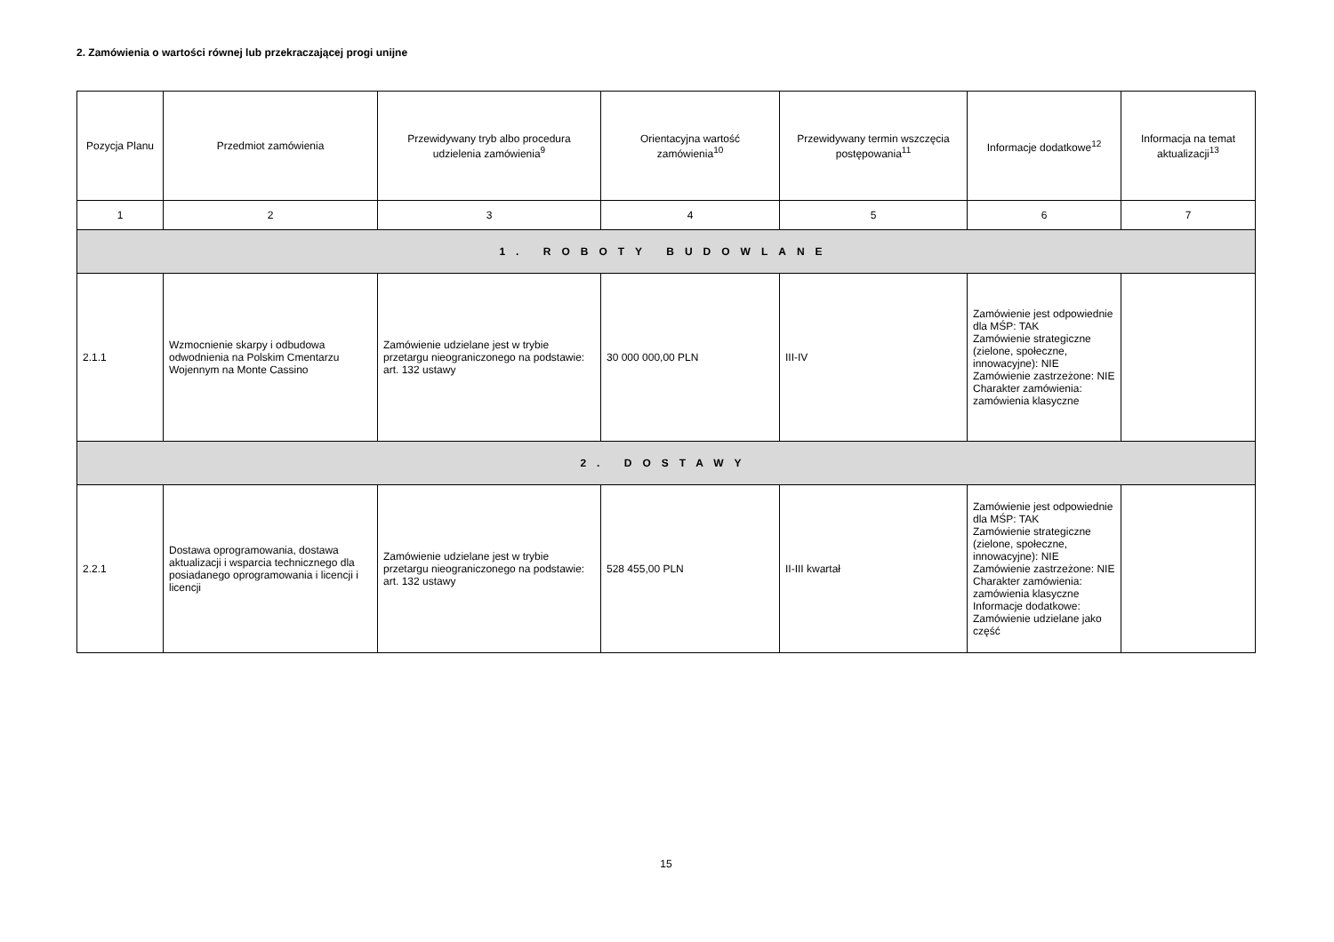2. Zamówienia o wartości równej lub przekraczającej progi unijne
| Pozycja Planu | Przedmiot zamówienia | Przewidywany tryb albo procedura udzielenia zamówienia<sup>9</sup> | Orientacyjna wartość zamówienia<sup>10</sup> | Przewidywany termin wszczęcia postępowania<sup>11</sup> | Informacje dodatkowe<sup>12</sup> | Informacja na temat aktualizacji<sup>13</sup> |
| --- | --- | --- | --- | --- | --- | --- |
| 1 | 2 | 3 | 4 | 5 | 6 | 7 |
| 1. ROBOTY BUDOWLANE | | | | | | |
| 2.1.1 | Wzmocnienie skarpy i odbudowa odwodnienia na Polskim Cmentarzu Wojennym na Monte Cassino | Zamówienie udzielane jest w trybie przetargu nieograniczonego na podstawie: art. 132 ustawy | 30 000 000,00 PLN | III-IV | Zamówienie jest odpowiednie dla MŚP: TAK Zamówienie strategiczne (zielone, społeczne, innowacyjne): NIE Zamówienie zastrzeżone: NIE Charakter zamówienia: zamówienia klasyczne | |
| 2. DOSTAWY | | | | | | |
| 2.2.1 | Dostawa oprogramowania, dostawa aktualizacji i wsparcia technicznego dla posiadanego oprogramowania i licencji i licencji | Zamówienie udzielane jest w trybie przetargu nieograniczonego na podstawie: art. 132 ustawy | 528 455,00 PLN | II-III kwartał | Zamówienie jest odpowiednie dla MŚP: TAK Zamówienie strategiczne (zielone, społeczne, innowacyjne): NIE Zamówienie zastrzeżone: NIE Charakter zamówienia: zamówienia klasyczne Informacje dodatkowe: Zamówienie udzielane jako część | |
15